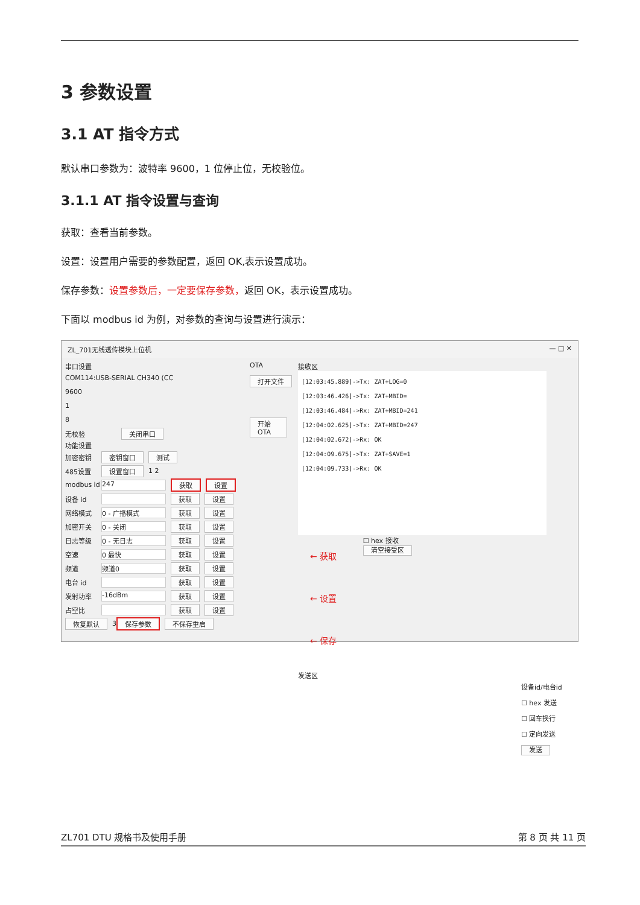3 参数设置
3.1 AT 指令方式
默认串口参数为：波特率 9600，1 位停止位，无校验位。
3.1.1 AT 指令设置与查询
获取：查看当前参数。
设置：设置用户需要的参数配置，返回 OK,表示设置成功。
保存参数：设置参数后，一定要保存参数，返回 OK，表示设置成功。
下面以 modbus id 为例，对参数的查询与设置进行演示：
ZL_701无线透传模块上位机 — □ ✕
串口设置
COM114:USB-SERIAL CH340 (CC
9600
1
8
无校验 关闭串口
功能设置
加密密钥 密钥窗口 测试
485设置 设置窗口 1 2
modbus id 247 获取 设置
设备 id 获取 设置
网络模式 0 - 广播模式 获取 设置
加密开关 0 - 关闭 获取 设置
日志等级 0 - 无日志 获取 设置
空速 0 最快 获取 设置
频道 频道0 获取 设置
电台 id 获取 设置
发射功率 -16dBm 获取 设置
占空比 获取 设置
恢复默认 3 保存参数 不保存重启
OTA
打开文件
开始OTA
接收区
[12:03:45.889]->Tx: ZAT+LOG=0
[12:03:46.426]->Tx: ZAT+MBID=
[12:03:46.484]->Rx: ZAT+MBID=241
[12:04:02.625]->Tx: ZAT+MBID=247
[12:04:02.672]->Rx: OK
[12:04:09.675]->Tx: ZAT+SAVE=1
[12:04:09.733]->Rx: OK
← 获取
← 设置
← 保存
☐ hex 接收
清空接受区
发送区
设备id/电台id
☐ hex 发送
☐ 回车换行
☐ 定向发送
发送
ZL701 DTU 规格书及使用手册 第 8 页 共 11 页